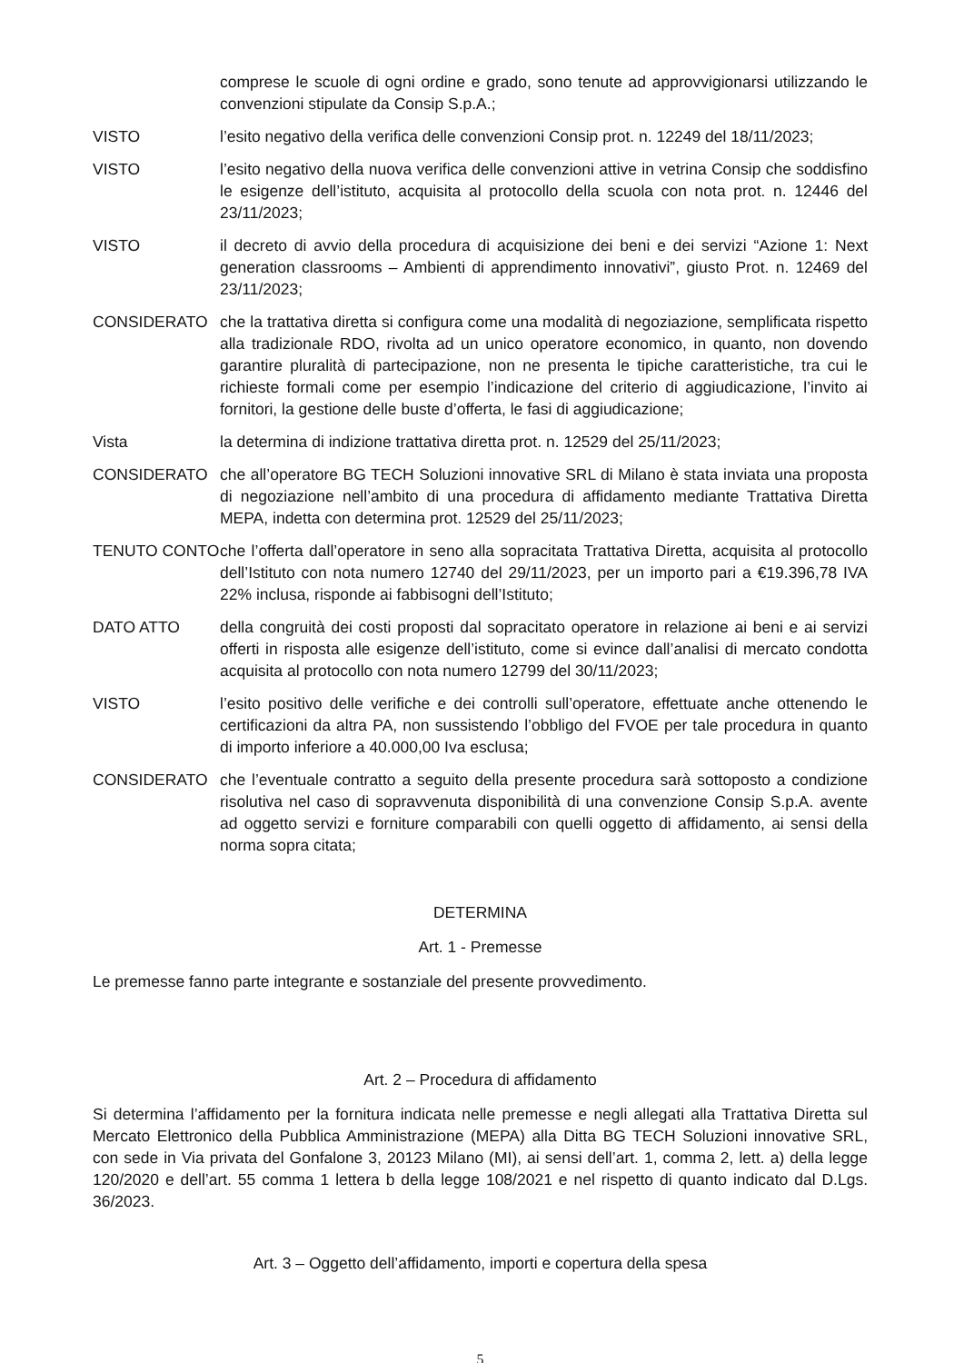comprese le scuole di ogni ordine e grado, sono tenute ad approvvigionarsi utilizzando le convenzioni stipulate da Consip S.p.A.;
VISTO l’esito negativo della verifica delle convenzioni Consip prot. n. 12249 del 18/11/2023;
VISTO l’esito negativo della nuova verifica delle convenzioni attive in vetrina Consip che soddisfino le esigenze dell’istituto, acquisita al protocollo della scuola con nota prot. n. 12446 del 23/11/2023;
VISTO il decreto di avvio della procedura di acquisizione dei beni e dei servizi “Azione 1: Next generation classrooms – Ambienti di apprendimento innovativi”, giusto Prot. n. 12469 del 23/11/2023;
CONSIDERATO che la trattativa diretta si configura come una modalità di negoziazione, semplificata rispetto alla tradizionale RDO, rivolta ad un unico operatore economico, in quanto, non dovendo garantire pluralità di partecipazione, non ne presenta le tipiche caratteristiche, tra cui le richieste formali come per esempio l’indicazione del criterio di aggiudicazione, l’invito ai fornitori, la gestione delle buste d’offerta, le fasi di aggiudicazione;
Vista la determina di indizione trattativa diretta prot. n. 12529 del 25/11/2023;
CONSIDERATO che all’operatore BG TECH Soluzioni innovative SRL di Milano è stata inviata una proposta di negoziazione nell’ambito di una procedura di affidamento mediante Trattativa Diretta MEPA, indetta con determina prot. 12529 del 25/11/2023;
TENUTO CONTO che l’offerta dall’operatore in seno alla sopracitata Trattativa Diretta, acquisita al protocollo dell’Istituto con nota numero 12740 del 29/11/2023, per un importo pari a €19.396,78 IVA 22% inclusa, risponde ai fabbisogni dell’Istituto;
DATO ATTO della congruità dei costi proposti dal sopracitato operatore in relazione ai beni e ai servizi offerti in risposta alle esigenze dell’istituto, come si evince dall’analisi di mercato condotta acquisita al protocollo con nota numero 12799 del 30/11/2023;
VISTO l’esito positivo delle verifiche e dei controlli sull’operatore, effettuate anche ottenendo le certificazioni da altra PA, non sussistendo l’obbligo del FVOE per tale procedura in quanto di importo inferiore a 40.000,00 Iva esclusa;
CONSIDERATO che l’eventuale contratto a seguito della presente procedura sarà sottoposto a condizione risolutiva nel caso di sopravvenuta disponibilità di una convenzione Consip S.p.A. avente ad oggetto servizi e forniture comparabili con quelli oggetto di affidamento, ai sensi della norma sopra citata;
DETERMINA
Art. 1 - Premesse
Le premesse fanno parte integrante e sostanziale del presente provvedimento.
Art. 2 – Procedura di affidamento
Si determina l’affidamento per la fornitura indicata nelle premesse e negli allegati alla Trattativa Diretta sul Mercato Elettronico della Pubblica Amministrazione (MEPA) alla Ditta BG TECH Soluzioni innovative SRL, con sede in Via privata del Gonfalone 3, 20123 Milano (MI), ai sensi dell’art. 1, comma 2, lett. a) della legge 120/2020 e dell’art. 55 comma 1 lettera b della legge 108/2021 e nel rispetto di quanto indicato dal D.Lgs. 36/2023.
Art. 3 – Oggetto dell’affidamento, importi e copertura della spesa
5